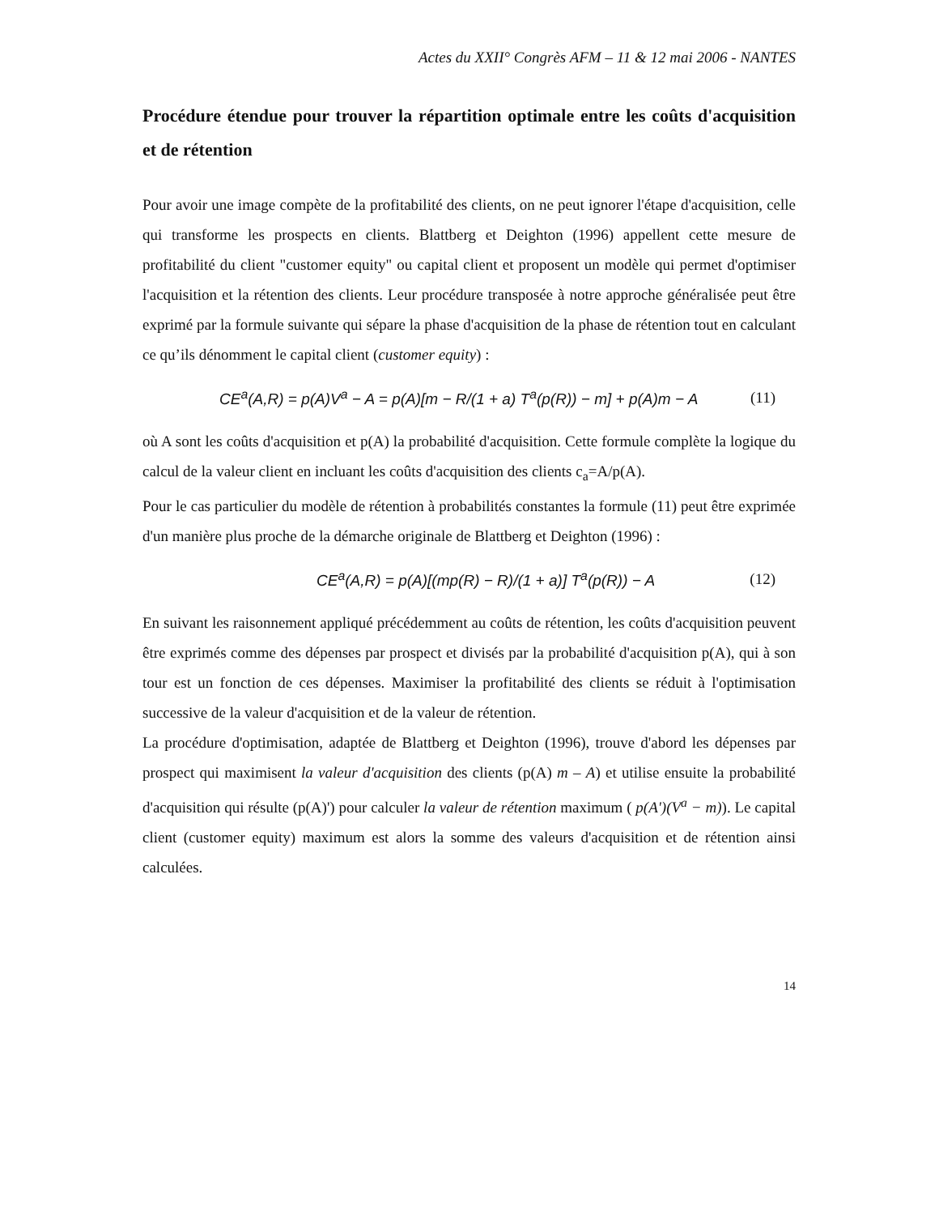Actes du XXII° Congrès AFM – 11 & 12 mai 2006 - NANTES
Procédure étendue pour trouver la répartition optimale entre les coûts d'acquisition et de rétention
Pour avoir une image compète de la profitabilité des clients, on ne peut ignorer l'étape d'acquisition, celle qui transforme les prospects en clients. Blattberg et Deighton (1996) appellent cette mesure de profitabilité du client "customer equity" ou capital client et proposent un modèle qui permet d'optimiser l'acquisition et la rétention des clients. Leur procédure transposée à notre approche généralisée peut être exprimé par la formule suivante qui sépare la phase d'acquisition de la phase de rétention tout en calculant ce qu’ils dénomment le capital client (customer equity) :
CE<sup>a</sup>(A,R) = p(A)V<sup>a</sup> − A = p(A)[m − R/(1 + a) T<sup>a</sup>(p(R)) − m] + p(A)m − A (11)
où A sont les coûts d'acquisition et p(A) la probabilité d'acquisition. Cette formule complète la logique du calcul de la valeur client en incluant les coûts d'acquisition des clients c<sub>a</sub>=A/p(A).
Pour le cas particulier du modèle de rétention à probabilités constantes la formule (11) peut être exprimée d'un manière plus proche de la démarche originale de Blattberg et Deighton (1996) :
CE<sup>a</sup>(A,R) = p(A)[(mp(R) − R)/(1 + a)] T<sup>a</sup>(p(R)) − A (12)
En suivant les raisonnement appliqué précédemment au coûts de rétention, les coûts d'acquisition peuvent être exprimés comme des dépenses par prospect et divisés par la probabilité d'acquisition p(A), qui à son tour est un fonction de ces dépenses. Maximiser la profitabilité des clients se réduit à l'optimisation successive de la valeur d'acquisition et de la valeur de rétention.
La procédure d'optimisation, adaptée de Blattberg et Deighton (1996), trouve d'abord les dépenses par prospect qui maximisent la valeur d'acquisition des clients (p(A) m – A) et utilise ensuite la probabilité d'acquisition qui résulte (p(A)') pour calculer la valeur de rétention maximum ( p(A')(V<sup>a</sup> − m)). Le capital client (customer equity) maximum est alors la somme des valeurs d'acquisition et de rétention ainsi calculées.
14